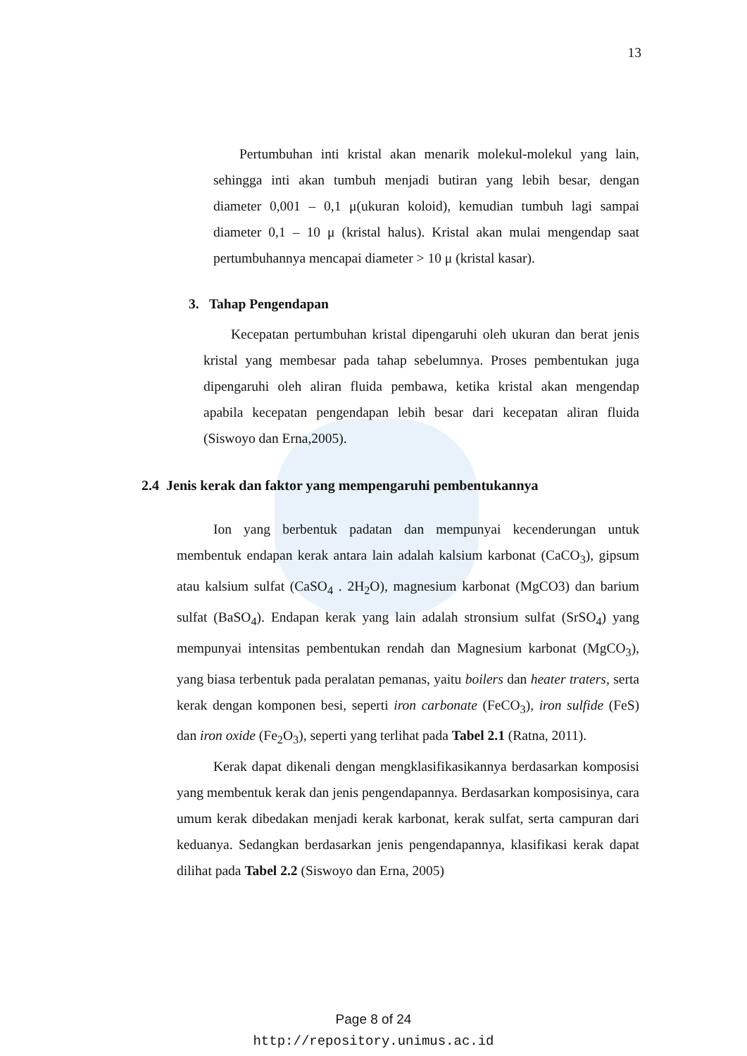13
Pertumbuhan inti kristal akan menarik molekul-molekul yang lain, sehingga inti akan tumbuh menjadi butiran yang lebih besar, dengan diameter 0,001 – 0,1 μ(ukuran koloid), kemudian tumbuh lagi sampai diameter 0,1 – 10 μ (kristal halus). Kristal akan mulai mengendap saat pertumbuhannya mencapai diameter > 10 μ (kristal kasar).
3. Tahap Pengendapan
Kecepatan pertumbuhan kristal dipengaruhi oleh ukuran dan berat jenis kristal yang membesar pada tahap sebelumnya. Proses pembentukan juga dipengaruhi oleh aliran fluida pembawa, ketika kristal akan mengendap apabila kecepatan pengendapan lebih besar dari kecepatan aliran fluida (Siswoyo dan Erna,2005).
2.4 Jenis kerak dan faktor yang mempengaruhi pembentukannya
Ion yang berbentuk padatan dan mempunyai kecenderungan untuk membentuk endapan kerak antara lain adalah kalsium karbonat (CaCO<sub>3</sub>), gipsum atau kalsium sulfat (CaSO<sub>4</sub> . 2H<sub>2</sub>O), magnesium karbonat (MgCO3) dan barium sulfat (BaSO<sub>4</sub>). Endapan kerak yang lain adalah stronsium sulfat (SrSO<sub>4</sub>) yang mempunyai intensitas pembentukan rendah dan Magnesium karbonat (MgCO<sub>3</sub>), yang biasa terbentuk pada peralatan pemanas, yaitu boilers dan heater traters, serta kerak dengan komponen besi, seperti iron carbonate (FeCO<sub>3</sub>), iron sulfide (FeS) dan iron oxide (Fe<sub>2</sub>O<sub>3</sub>), seperti yang terlihat pada Tabel 2.1 (Ratna, 2011).
Kerak dapat dikenali dengan mengklasifikasikannya berdasarkan komposisi yang membentuk kerak dan jenis pengendapannya. Berdasarkan komposisinya, cara umum kerak dibedakan menjadi kerak karbonat, kerak sulfat, serta campuran dari keduanya. Sedangkan berdasarkan jenis pengendapannya, klasifikasi kerak dapat dilihat pada Tabel 2.2 (Siswoyo dan Erna, 2005)
Page 8 of 24
http://repository.unimus.ac.id